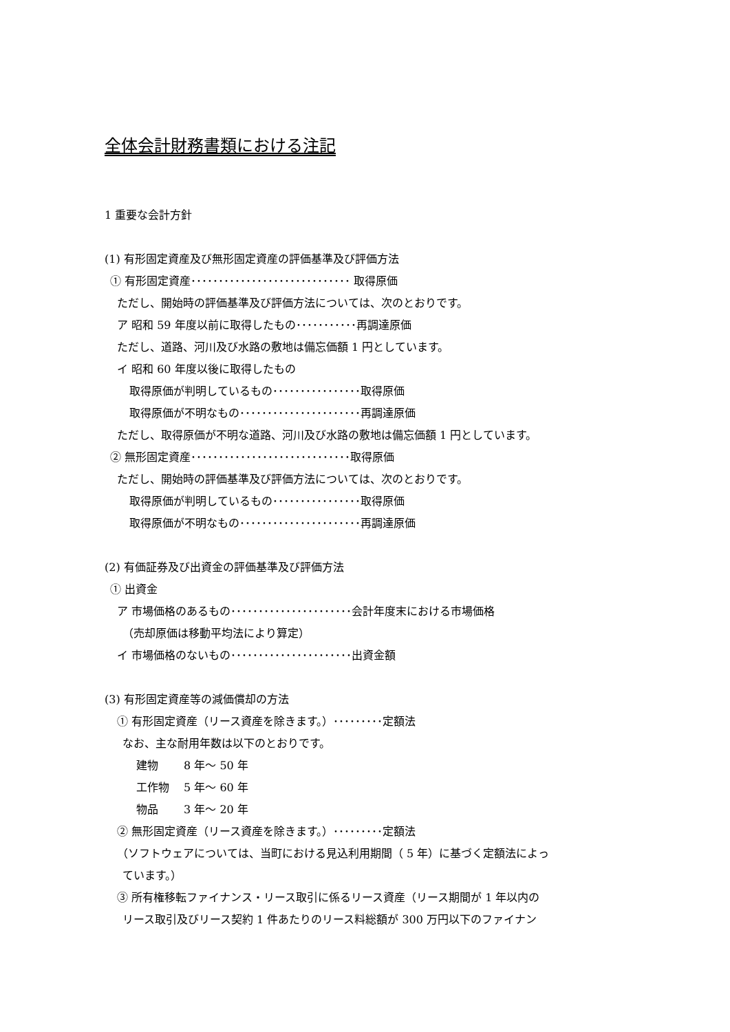全体会計財務書類における注記
1 重要な会計方針
(1) 有形固定資産及び無形固定資産の評価基準及び評価方法
① 有形固定資産･････････････････････････････ 取得原価
ただし、開始時の評価基準及び評価方法については、次のとおりです。
ア 昭和 59 年度以前に取得したもの･･･････････再調達原価
ただし、道路、河川及び水路の敷地は備忘価額 1 円としています。
イ 昭和 60 年度以後に取得したもの
取得原価が判明しているもの････････････････取得原価
取得原価が不明なもの･･････････････････････再調達原価
ただし、取得原価が不明な道路、河川及び水路の敷地は備忘価額 1 円としています。
② 無形固定資産･････････････････････････････取得原価
ただし、開始時の評価基準及び評価方法については、次のとおりです。
取得原価が判明しているもの････････････････取得原価
取得原価が不明なもの･･････････････････････再調達原価
(2) 有価証券及び出資金の評価基準及び評価方法
① 出資金
ア 市場価格のあるもの･･････････････････････会計年度末における市場価格
（売却原価は移動平均法により算定）
イ 市場価格のないもの･･････････････････････出資金額
(3) 有形固定資産等の減価償却の方法
① 有形固定資産（リース資産を除きます。）･････････定額法
なお、主な耐用年数は以下のとおりです。
建物　　 8 年～ 50 年
工作物　 5 年～ 60 年
物品　　 3 年～ 20 年
② 無形固定資産（リース資産を除きます。）･････････定額法
（ソフトウェアについては、当町における見込利用期間（ 5 年）に基づく定額法によっ
ています。）
③ 所有権移転ファイナンス・リース取引に係るリース資産（リース期間が 1 年以内の
リース取引及びリース契約 1 件あたりのリース料総額が 300 万円以下のファイナン